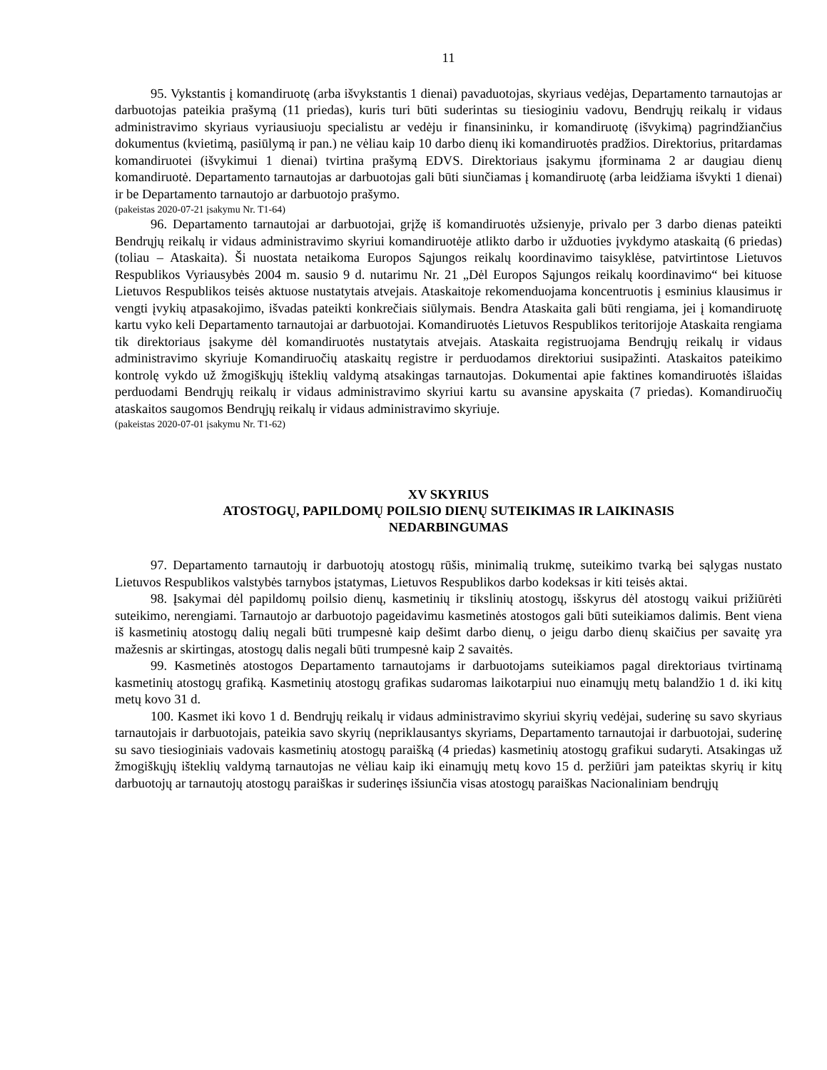11
95. Vykstantis į komandiruotę (arba išvykstantis 1 dienai) pavaduotojas, skyriaus vedėjas, Departamento tarnautojas ar darbuotojas pateikia prašymą (11 priedas), kuris turi būti suderintas su tiesioginiu vadovu, Bendrųjų reikalų ir vidaus administravimo skyriaus vyriausiuoju specialistu ar vedėju ir finansininku, ir komandiruotę (išvykimą) pagrindžiančius dokumentus (kvietimą, pasiūlymą ir pan.) ne vėliau kaip 10 darbo dienų iki komandiruotės pradžios. Direktorius, pritardamas komandiruotei (išvykimui 1 dienai) tvirtina prašymą EDVS. Direktoriaus įsakymu įforminama 2 ar daugiau dienų komandiruotė. Departamento tarnautojas ar darbuotojas gali būti siunčiamas į komandiruotę (arba leidžiama išvykti 1 dienai) ir be Departamento tarnautojo ar darbuotojo prašymo.
(pakeistas 2020-07-21 įsakymu Nr. T1-64)
96. Departamento tarnautojai ar darbuotojai, grįžę iš komandiruotės užsienyje, privalo per 3 darbo dienas pateikti Bendrųjų reikalų ir vidaus administravimo skyriui komandiruotėje atlikto darbo ir užduoties įvykdymo ataskaitą (6 priedas) (toliau – Ataskaita). Ši nuostata netaikoma Europos Sąjungos reikalų koordinavimo taisyklėse, patvirtintose Lietuvos Respublikos Vyriausybės 2004 m. sausio 9 d. nutarimu Nr. 21 „Dėl Europos Sąjungos reikalų koordinavimo“ bei kituose Lietuvos Respublikos teisės aktuose nustatytais atvejais. Ataskaitoje rekomenduojama koncentruotis į esminius klausimus ir vengti įvykių atpasakojimo, išvadas pateikti konkrečiais siūlymais. Bendra Ataskaita gali būti rengiama, jei į komandiruotę kartu vyko keli Departamento tarnautojai ar darbuotojai. Komandiruotės Lietuvos Respublikos teritorijoje Ataskaita rengiama tik direktoriaus įsakyme dėl komandiruotės nustatytais atvejais. Ataskaita registruojama Bendrųjų reikalų ir vidaus administravimo skyriuje Komandiruočių ataskaitų registre ir perduodamos direktoriui susipažinti. Ataskaitos pateikimo kontrolę vykdo už žmogiškųjų išteklių valdymą atsakingas tarnautojas. Dokumentai apie faktines komandiruotės išlaidas perduodami Bendrųjų reikalų ir vidaus administravimo skyriui kartu su avansine apyskaita (7 priedas). Komandiruočių ataskaitos saugomos Bendrųjų reikalų ir vidaus administravimo skyriuje.
(pakeistas 2020-07-01 įsakymu Nr. T1-62)
XV SKYRIUS
ATOSTOGŲ, PAPILDOMŲ POILSIO DIENŲ SUTEIKIMAS IR LAIKINASIS
NEDARBINGUMAS
97. Departamento tarnautojų ir darbuotojų atostogų rūšis, minimalią trukmę, suteikimo tvarką bei sąlygas nustato Lietuvos Respublikos valstybės tarnybos įstatymas, Lietuvos Respublikos darbo kodeksas ir kiti teisės aktai.
98. Įsakymai dėl papildomų poilsio dienų, kasmetinių ir tikslinių atostogų, išskyrus dėl atostogų vaikui prižiūrėti suteikimo, nerengiami. Tarnautojo ar darbuotojo pageidavimu kasmetinės atostogos gali būti suteikiamos dalimis. Bent viena iš kasmetinių atostogų dalių negali būti trumpesnė kaip dešimt darbo dienų, o jeigu darbo dienų skaičius per savaitę yra mažesnis ar skirtingas, atostogų dalis negali būti trumpesnė kaip 2 savaitės.
99. Kasmetinės atostogos Departamento tarnautojams ir darbuotojams suteikiamos pagal direktoriaus tvirtinamą kasmetinių atostogų grafiką. Kasmetinių atostogų grafikas sudaromas laikotarpiui nuo einamųjų metų balandžio 1 d. iki kitų metų kovo 31 d.
100. Kasmet iki kovo 1 d. Bendrųjų reikalų ir vidaus administravimo skyriui skyrių vedėjai, suderinę su savo skyriaus tarnautojais ir darbuotojais, pateikia savo skyrių (nepriklausantys skyriams, Departamento tarnautojai ir darbuotojai, suderinę su savo tiesioginiais vadovais kasmetinių atostogų paraišką (4 priedas) kasmetinių atostogų grafikui sudaryti. Atsakingas už žmogiškųjų išteklių valdymą tarnautojas ne vėliau kaip iki einamųjų metų kovo 15 d. peržiūri jam pateiktas skyrių ir kitų darbuotojų ar tarnautojų atostogų paraiškas ir suderinęs išsiunčia visas atostogų paraiškas Nacionaliniam bendrųjų